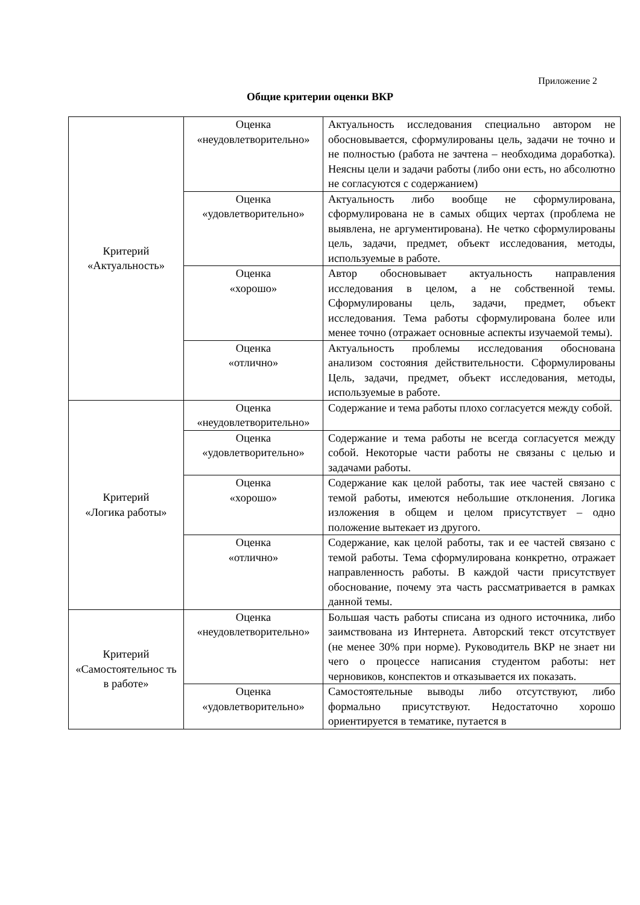Приложение 2
Общие критерии оценки ВКР
| Критерий «Актуальность» | Оценка «неудовлетворительно» | Актуальность исследования специально автором не обосновывается, сформулированы цель, задачи не точно и не полностью (работа не зачтена – необходима доработка). Неясны цели и задачи работы (либо они есть, но абсолютно не согласуются с содержанием) |
| | Оценка «удовлетворительно» | Актуальность либо вообще не сформулирована, сформулирована не в самых общих чертах (проблема не выявлена, не аргументирована). Не четко сформулированы цель, задачи, предмет, объект исследования, методы, используемые в работе. |
| | Оценка «хорошо» | Автор обосновывает актуальность направления исследования в целом, а не собственной темы. Сформулированы цель, задачи, предмет, объект исследования. Тема работы сформулирована более или менее точно (отражает основные аспекты изучаемой темы). |
| | Оценка «отлично» | Актуальность проблемы исследования обоснована анализом состояния действительности. Сформулированы Цель, задачи, предмет, объект исследования, методы, используемые в работе. |
| Критерий «Логика работы» | Оценка «неудовлетворительно» | Содержание и тема работы плохо согласуется между собой. |
| | Оценка «удовлетворительно» | Содержание и тема работы не всегда согласуется между собой. Некоторые части работы не связаны с целью и задачами работы. |
| | Оценка «хорошо» | Содержание как целой работы, так иее частей связано с темой работы, имеются небольшие отклонения. Логика изложения в общем и целом присутствует – одно положение вытекает из другого. |
| | Оценка «отлично» | Содержание, как целой работы, так и ее частей связано с темой работы. Тема сформулирована конкретно, отражает направленность работы. В каждой части присутствует обоснование, почему эта часть рассматривается в рамках данной темы. |
| Критерий «Самостоятельнос ть в работе» | Оценка «неудовлетворительно» | Большая часть работы списана из одного источника, либо заимствована из Интернета. Авторский текст отсутствует (не менее 30% при норме). Руководитель ВКР не знает ни чего о процессе написания студентом работы: нет черновиков, конспектов и отказывается их показать. |
| | Оценка «удовлетворительно» | Самостоятельные выводы либо отсутствуют, либо формально присутствуют. Недостаточно хорошо ориентируется в тематике, путается в |